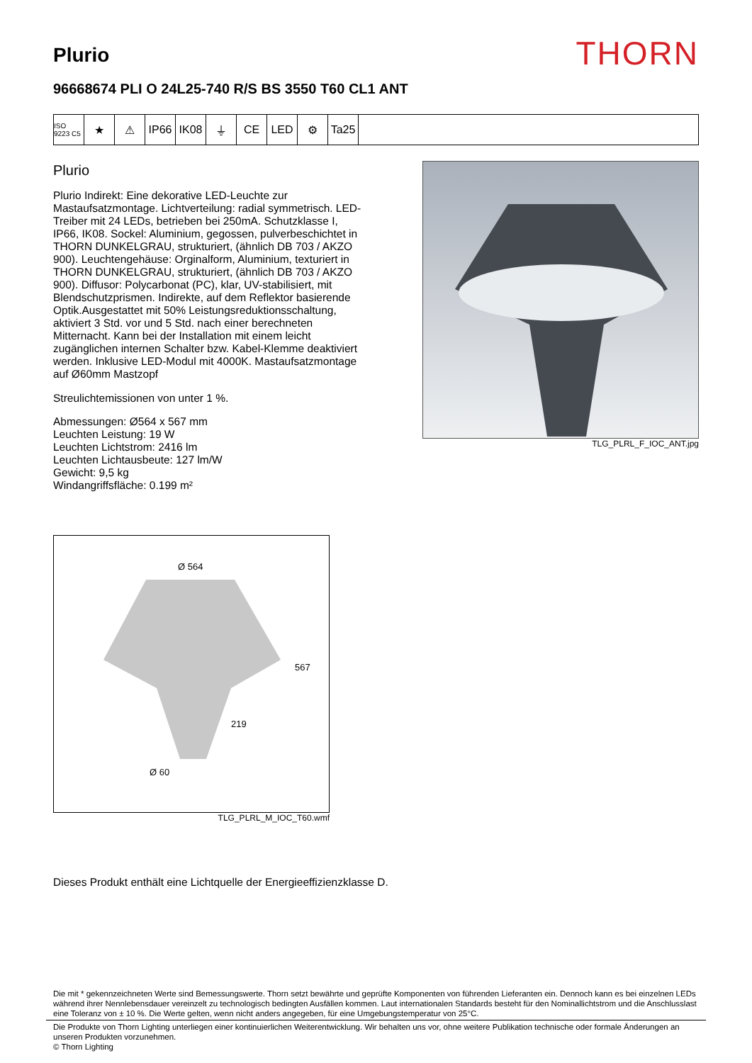Plurio
THORN
96668674 PLI O 24L25-740 R/S BS 3550 T60 CL1 ANT
ISO 9223 C5
★ ⚠ IP66 IK08 ⏚ CE LED ⚙ Ta25
Plurio
Plurio Indirekt: Eine dekorative LED-Leuchte zur Mastaufsatzmontage. Lichtverteilung: radial symmetrisch. LED-Treiber mit 24 LEDs, betrieben bei 250mA. Schutzklasse I, IP66, IK08. Sockel: Aluminium, gegossen, pulverbeschichtet in THORN DUNKELGRAU, strukturiert, (ähnlich DB 703 / AKZO 900). Leuchtengehäuse: Orginalform, Aluminium, texturiert in THORN DUNKELGRAU, strukturiert, (ähnlich DB 703 / AKZO 900). Diffusor: Polycarbonat (PC), klar, UV-stabilisiert, mit Blendschutzprismen. Indirekte, auf dem Reflektor basierende Optik.Ausgestattet mit 50% Leistungsreduktionsschaltung, aktiviert 3 Std. vor und 5 Std. nach einer berechneten Mitternacht. Kann bei der Installation mit einem leicht zugänglichen internen Schalter bzw. Kabel-Klemme deaktiviert werden. Inklusive LED-Modul mit 4000K. Mastaufsatzmontage auf Ø60mm Mastzopf
Streulichtemissionen von unter 1 %.
Abmessungen: Ø564 x 567 mm
Leuchten Leistung: 19 W
Leuchten Lichtstrom: 2416 lm
Leuchten Lichtausbeute: 127 lm/W
Gewicht: 9,5 kg
Windangriffsfläche: 0.199 m²
TLG_PLRL_F_IOC_ANT.jpg
Ø 564
567
219
Ø 60
TLG_PLRL_M_IOC_T60.wmf
Dieses Produkt enthält eine Lichtquelle der Energieeffizienzklasse D.
Die mit * gekennzeichneten Werte sind Bemessungswerte. Thorn setzt bewährte und geprüfte Komponenten von führenden Lieferanten ein. Dennoch kann es bei einzelnen LEDs während ihrer Nennlebensdauer vereinzelt zu technologisch bedingten Ausfällen kommen. Laut internationalen Standards besteht für den Nominallichtstrom und die Anschlusslast eine Toleranz von ± 10 %. Die Werte gelten, wenn nicht anders angegeben, für eine Umgebungstemperatur von 25°C.
Die Produkte von Thorn Lighting unterliegen einer kontinuierlichen Weiterentwicklung. Wir behalten uns vor, ohne weitere Publikation technische oder formale Änderungen an unseren Produkten vorzunehmen.
© Thorn Lighting